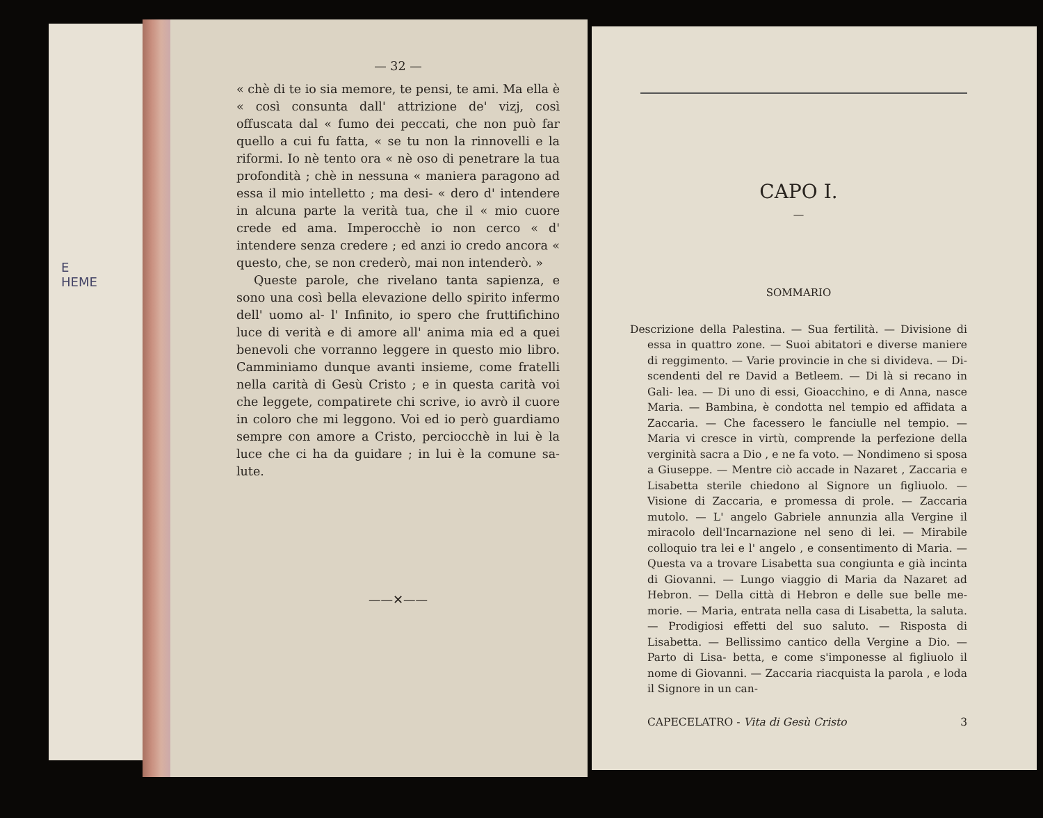E
HEME
— 32 —
« chè di te io sia memore, te pensi, te ami. Ma ella è « così consunta dall' attrizione de' vizj, così offuscata dal « fumo dei peccati, che non può far quello a cui fu fatta, « se tu non la rinnovelli e la riformi. Io nè tento ora « nè oso di penetrare la tua profondità ; chè in nessuna « maniera paragono ad essa il mio intelletto ; ma desi- « dero d' intendere in alcuna parte la verità tua, che il « mio cuore crede ed ama. Imperocchè io non cerco « d' intendere senza credere ; ed anzi io credo ancora « questo, che, se non crederò, mai non intenderò. »
Queste parole, che rivelano tanta sapienza, e sono una così bella elevazione dello spirito infermo dell' uomo al- l' Infinito, io spero che fruttifichino luce di verità e di amore all' anima mia ed a quei benevoli che vorranno leggere in questo mio libro. Camminiamo dunque avanti insieme, come fratelli nella carità di Gesù Cristo ; e in questa carità voi che leggete, compatirete chi scrive, io avrò il cuore in coloro che mi leggono. Voi ed io però guardiamo sempre con amore a Cristo, perciocchè in lui è la luce che ci ha da guidare ; in lui è la comune sa- lute.
——✕——
CAPO I.
—
SOMMARIO
Descrizione della Palestina. — Sua fertilità. — Divisione di essa in quattro zone. — Suoi abitatori e diverse maniere di reggimento. — Varie provincie in che si divideva. — Di- scendenti del re David a Betleem. — Di là si recano in Gali- lea. — Di uno di essi, Gioacchino, e di Anna, nasce Maria. — Bambina, è condotta nel tempio ed affidata a Zaccaria. — Che facessero le fanciulle nel tempio. — Maria vi cresce in virtù, comprende la perfezione della verginità sacra a Dio , e ne fa voto. — Nondimeno si sposa a Giuseppe. — Mentre ciò accade in Nazaret , Zaccaria e Lisabetta sterile chiedono al Signore un figliuolo. — Visione di Zaccaria, e promessa di prole. — Zaccaria mutolo. — L' angelo Gabriele annunzia alla Vergine il miracolo dell'Incarnazione nel seno di lei. — Mirabile colloquio tra lei e l' angelo , e consentimento di Maria. — Questa va a trovare Lisabetta sua congiunta e già incinta di Giovanni. — Lungo viaggio di Maria da Nazaret ad Hebron. — Della città di Hebron e delle sue belle me- morie. — Maria, entrata nella casa di Lisabetta, la saluta. — Prodigiosi effetti del suo saluto. — Risposta di Lisabetta. — Bellissimo cantico della Vergine a Dio. — Parto di Lisa- betta, e come s'imponesse al figliuolo il nome di Giovanni. — Zaccaria riacquista la parola , e loda il Signore in un can-
CAPECELATRO - Vita di Gesù Cristo 3